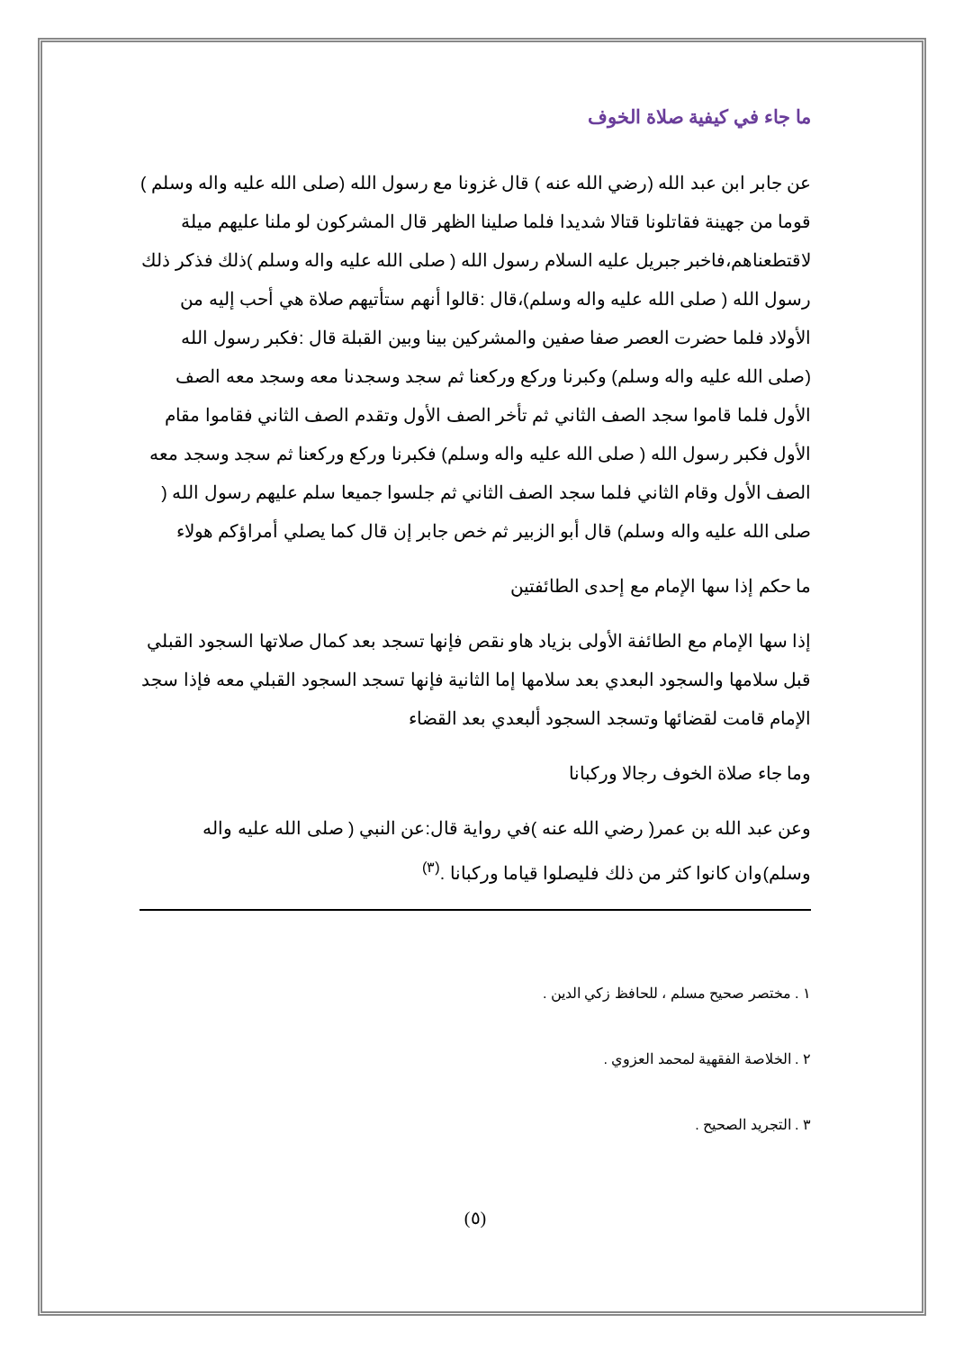ما جاء في كيفية صلاة الخوف
عن جابر ابن عبد الله (رضي الله عنه ) قال غزونا مع رسول الله (صلى الله عليه واله وسلم ) قوما من جهينة فقاتلونا قتالا شديدا فلما صلينا الظهر قال المشركون لو ملنا عليهم ميلة لاقتطعناهم،فاخبر جبريل عليه السلام رسول الله ( صلى الله عليه واله وسلم )ذلك فذكر ذلك رسول الله ( صلى الله عليه واله وسلم)،قال :قالوا أنهم ستأتيهم صلاة هي أحب إليه من الأولاد فلما حضرت العصر صفا صفين والمشركين بينا وبين القبلة قال :فكبر رسول الله (صلى الله عليه واله وسلم) وكبرنا وركع وركعنا ثم سجد وسجدنا معه وسجد معه الصف الأول فلما قاموا سجد الصف الثاني ثم تأخر الصف الأول وتقدم الصف الثاني فقاموا مقام الأول فكبر رسول الله ( صلى الله عليه واله وسلم) فكبرنا وركع وركعنا ثم سجد وسجد معه الصف الأول وقام الثاني فلما سجد الصف الثاني ثم جلسوا جميعا سلم عليهم رسول الله ( صلى الله عليه واله وسلم) قال أبو الزبير ثم خص جابر إن قال كما يصلي أمراؤكم هولاء
ما حكم إذا سها الإمام مع إحدى الطائفتين
إذا سها الإمام مع الطائفة الأولى بزياد هاو نقص فإنها تسجد بعد كمال صلاتها السجود القبلي قبل سلامها والسجود البعدي بعد سلامها إما الثانية فإنها تسجد السجود القبلي معه فإذا سجد الإمام قامت لقضائها وتسجد السجود ألبعدي بعد القضاء
وما جاء صلاة الخوف رجالا وركبانا
وعن عبد الله بن عمر( رضي الله عنه )في رواية قال:عن النبي ( صلى الله عليه واله وسلم)وان كانوا كثر من ذلك فليصلوا قياما وركبانا .<sup>(٣)</sup>
١ . مختصر صحيح مسلم ، للحافظ زكي الدين .
٢ . الخلاصة الفقهية لمحمد العزوي .
٣ . التجريد الصحيح .
(٥)